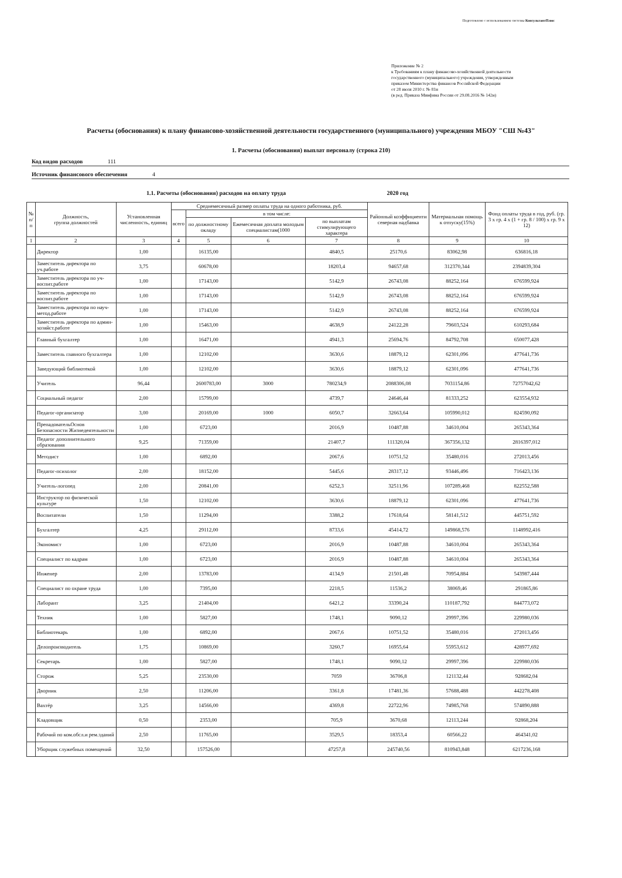Подготовлено с использованием системы КонсультантПлюс
Приложение № 2
к Требованиям к плану финансово-хозяйственной деятельности
государственного (муниципального) учреждения, утвержденным
приказом Министерства финансов Российской Федерации
от 28 июля 2010 г. № 81н
(в ред. Приказа Минфина России от 29.08.2016 № 142н)
Расчеты (обоснования) к плану финансово-хозяйственной деятельности государственного (муниципального) учреждения МБОУ "СШ №43"
1. Расчеты (обоснования) выплат персоналу (строка 210)
Код видов расходов 111
Источник финансового обеспечения 4
1.1. Расчеты (обоснования) расходов на оплату труда 2020 год
| № п/п | Должность, группа должностей | Установленная численность, единиц | Среднемесячный размер оплаты труда на одного работника, руб. | | | | Районный коэффициенти северная надбавка | Материальная помощь к отпуску(15%) | Фонд оплаты труда в год, руб. (гр. 3 x гр. 4 x (1 + гр. 8 / 100) x гр. 9 x 12) |
| --- | --- | --- | --- | --- | --- | --- | --- | --- | --- |
| | | | всего | в том числе: | | | | | |
| | | | | по должностному окладу | Ежемесячная доплата молодым специалистам(1000 | по выплатам стимулирующего характера | | | |
| 1 | 2 | 3 | 4 | 5 | 6 | 7 | 8 | 9 | 10 |
| | Директор | 1,00 | | 16135,00 | | 4840,5 | 25170,6 | 83062,98 | 636816,18 |
| | Заместитель директора по уч.работе | 3,75 | | 60678,00 | | 18203,4 | 94657,68 | 312370,344 | 2394839,304 |
| | Заместитель директора по уч-воспит.работе | 1,00 | | 17143,00 | | 5142,9 | 26743,08 | 88252,164 | 676599,924 |
| | Заместитель директора по воспит.работе | 1,00 | | 17143,00 | | 5142,9 | 26743,08 | 88252,164 | 676599,924 |
| | Заместитель директора по науч-метод.работе | 1,00 | | 17143,00 | | 5142,9 | 26743,08 | 88252,164 | 676599,924 |
| | Заместитель директора по админ-хозяйст.работе | 1,00 | | 15463,00 | | 4638,9 | 24122,28 | 79603,524 | 610293,684 |
| | Главный бухгалтер | 1,00 | | 16471,00 | | 4941,3 | 25694,76 | 84792,708 | 650077,428 |
| | Заместитель главного бухгалтера | 1,00 | | 12102,00 | | 3630,6 | 18879,12 | 62301,096 | 477641,736 |
| | Заведующий библиотекой | 1,00 | | 12102,00 | | 3630,6 | 18879,12 | 62301,096 | 477641,736 |
| | Учитель | 96,44 | | 2600783,00 | 3000 | 780234,9 | 2088306,08 | 7031154,86 | 72757042,62 |
| | Социальный педагог | 2,00 | | 15799,00 | | 4739,7 | 24646,44 | 81333,252 | 623554,932 |
| | Педагог-организатор | 3,00 | | 20169,00 | 1000 | 6050,7 | 32663,64 | 105990,012 | 824590,092 |
| | ПрепадовательОснов Безопасности Жизнедеятельности | 1,00 | | 6723,00 | | 2016,9 | 10487,88 | 34610,004 | 265343,364 |
| | Педагог дополнительного образования | 9,25 | | 71359,00 | | 21407,7 | 111320,04 | 367356,132 | 2816397,012 |
| | Методист | 1,00 | | 6892,00 | | 2067,6 | 10751,52 | 35480,016 | 272013,456 |
| | Педагог-психолог | 2,00 | | 18152,00 | | 5445,6 | 28317,12 | 93446,496 | 716423,136 |
| | Учитель-логопед | 2,00 | | 20841,00 | | 6252,3 | 32511,96 | 107289,468 | 822552,588 |
| | Инструктор по физической культуре | 1,50 | | 12102,00 | | 3630,6 | 18879,12 | 62301,096 | 477641,736 |
| | Воспитатели | 1,50 | | 11294,00 | | 3388,2 | 17618,64 | 58141,512 | 445751,592 |
| | Бухгалтер | 4,25 | | 29112,00 | | 8733,6 | 45414,72 | 149868,576 | 1148992,416 |
| | Экономист | 1,00 | | 6723,00 | | 2016,9 | 10487,88 | 34610,004 | 265343,364 |
| | Специалист по кадрам | 1,00 | | 6723,00 | | 2016,9 | 10487,88 | 34610,004 | 265343,364 |
| | Инженер | 2,00 | | 13783,00 | | 4134,9 | 21501,48 | 70954,884 | 543987,444 |
| | Специалист по охране труда | 1,00 | | 7395,00 | | 2218,5 | 11536,2 | 38069,46 | 291865,86 |
| | Лаборант | 3,25 | | 21404,00 | | 6421,2 | 33390,24 | 110187,792 | 844773,072 |
| | Техник | 1,00 | | 5827,00 | | 1748,1 | 9090,12 | 29997,396 | 229980,036 |
| | Библиотекарь | 1,00 | | 6892,00 | | 2067,6 | 10751,52 | 35480,016 | 272013,456 |
| | Делопроизводитель | 1,75 | | 10869,00 | | 3260,7 | 16955,64 | 55953,612 | 428977,692 |
| | Секретарь | 1,00 | | 5827,00 | | 1748,1 | 9090,12 | 29997,396 | 229980,036 |
| | Сторож | 5,25 | | 23530,00 | | 7059 | 36706,8 | 121132,44 | 928682,04 |
| | Дворник | 2,50 | | 11206,00 | | 3361,8 | 17481,36 | 57688,488 | 442278,408 |
| | Вахтёр | 3,25 | | 14566,00 | | 4369,8 | 22722,96 | 74985,768 | 574890,888 |
| | Кладовщик | 0,50 | | 2353,00 | | 705,9 | 3670,68 | 12113,244 | 92868,204 |
| | Рабочий по ком.обсл.и рем.зданий | 2,50 | | 11765,00 | | 3529,5 | 18353,4 | 60566,22 | 464341,02 |
| | Уборщик служебных помещений | 32,50 | | 157526,00 | | 47257,8 | 245740,56 | 810943,848 | 6217236,168 |